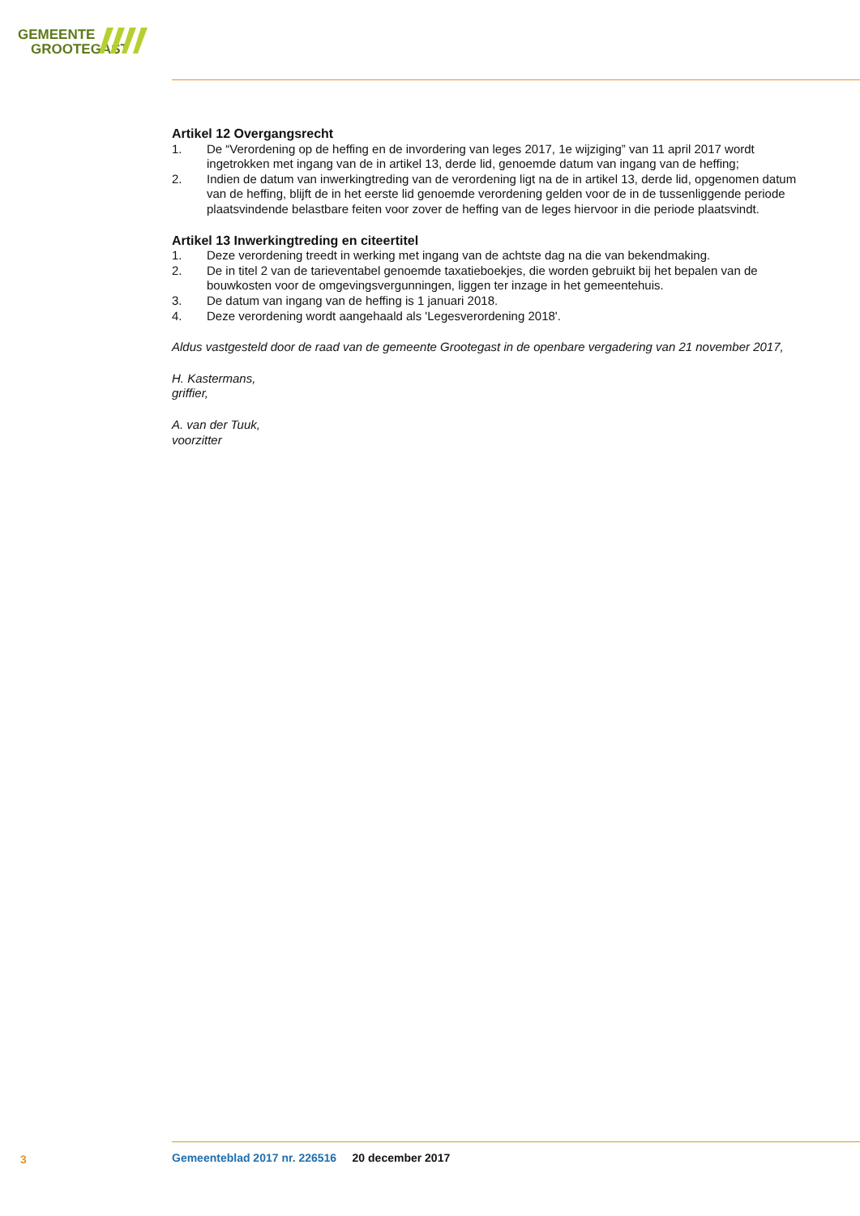GEMEENTE
GROOTEGAST
Artikel 12 Overgangsrecht
1. De “Verordening op de heffing en de invordering van leges 2017, 1e wijziging” van 11 april 2017 wordt ingetrokken met ingang van de in artikel 13, derde lid, genoemde datum van ingang van de heffing;
2. Indien de datum van inwerkingtreding van de verordening ligt na de in artikel 13, derde lid, opgenomen datum van de heffing, blijft de in het eerste lid genoemde verordening gelden voor de in de tussenliggende periode plaatsvindende belastbare feiten voor zover de heffing van de leges hiervoor in die periode plaatsvindt.
Artikel 13 Inwerkingtreding en citeertitel
1. Deze verordening treedt in werking met ingang van de achtste dag na die van bekendmaking.
2. De in titel 2 van de tarieventabel genoemde taxatieboekjes, die worden gebruikt bij het bepalen van de bouwkosten voor de omgevingsvergunningen, liggen ter inzage in het gemeentehuis.
3. De datum van ingang van de heffing is 1 januari 2018.
4. Deze verordening wordt aangehaald als 'Legesverordening 2018'.
Aldus vastgesteld door de raad van de gemeente Grootegast in de openbare vergadering van 21 november 2017,
H. Kastermans,
griffier,
A. van der Tuuk,
voorzitter
3
Gemeenteblad 2017 nr. 226516 20 december 2017